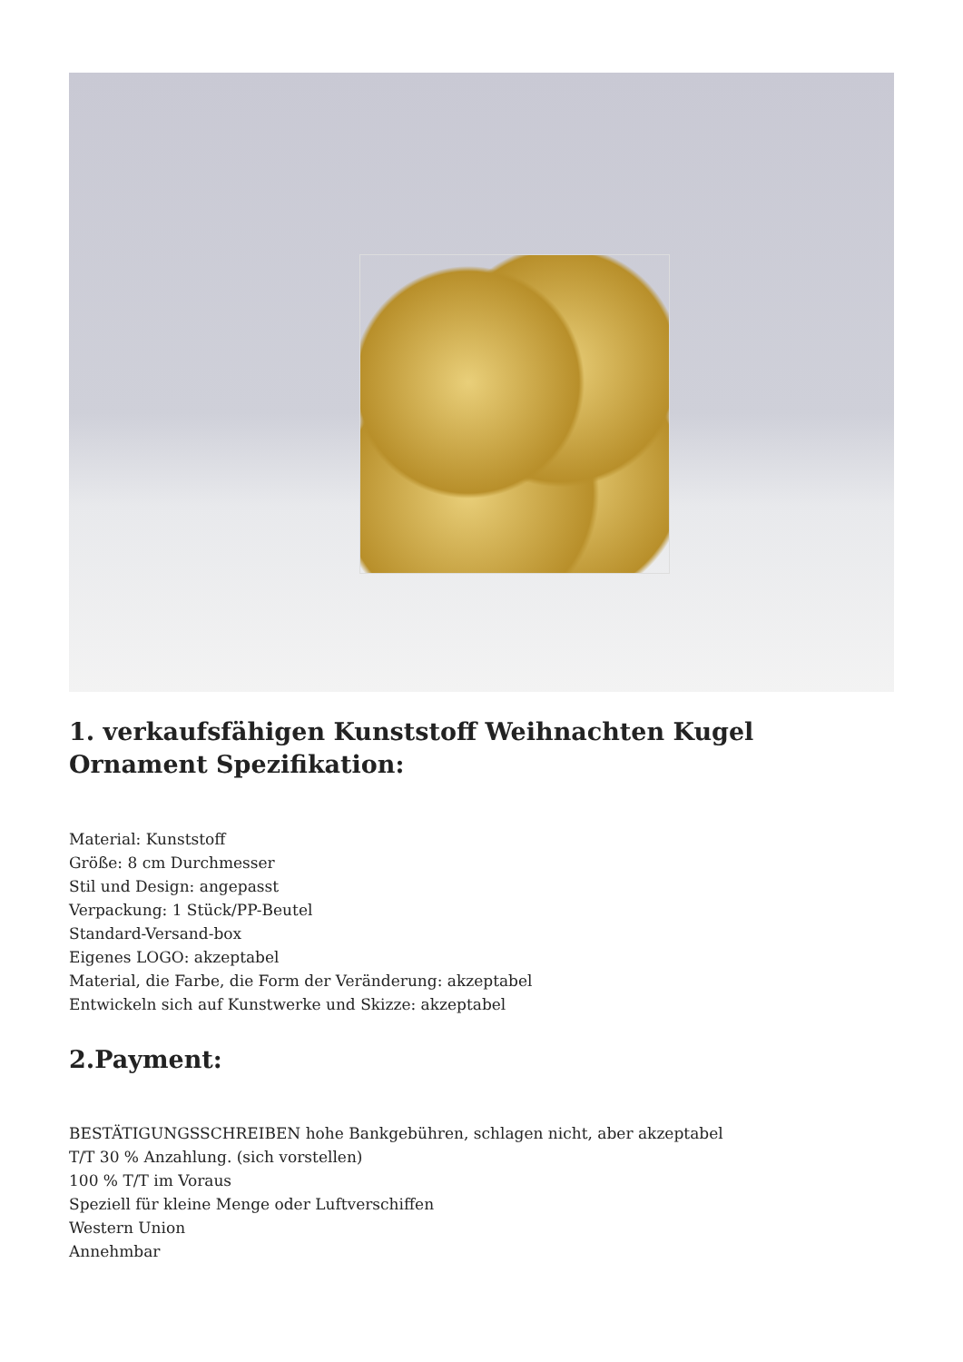1. verkaufsfähigen Kunststoff Weihnachten Kugel Ornament Spezifikation:
Material: Kunststoff
Größe: 8 cm Durchmesser
Stil und Design: angepasst
Verpackung: 1 Stück/PP-Beutel
Standard-Versand-box
Eigenes LOGO: akzeptabel
Material, die Farbe, die Form der Veränderung: akzeptabel
Entwickeln sich auf Kunstwerke und Skizze: akzeptabel
2.Payment:
BESTÄTIGUNGSSCHREIBEN hohe Bankgebühren, schlagen nicht, aber akzeptabel
T/T 30 % Anzahlung. (sich vorstellen)
100 % T/T im Voraus
Speziell für kleine Menge oder Luftverschiffen
Western Union
Annehmbar